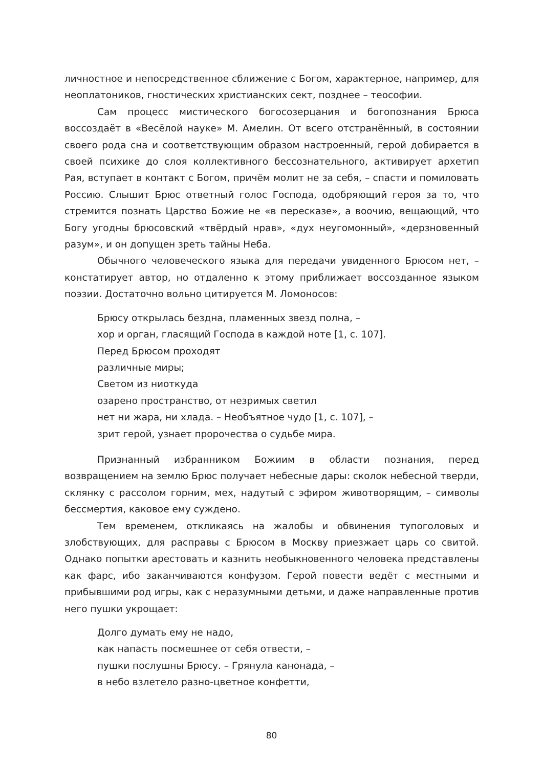личностное и непосредственное сближение с Богом, характерное, например, для неоплатоников, гностических христианских сект, позднее – теософии.
Сам процесс мистического богосозерцания и богопознания Брюса воссоздаёт в «Весёлой науке» М. Амелин. От всего отстранённый, в состоянии своего рода сна и соответствующим образом настроенный, герой добирается в своей психике до слоя коллективного бессознательного, активирует архетип Рая, вступает в контакт с Богом, причём молит не за себя, – спасти и помиловать Россию. Слышит Брюс ответный голос Господа, одобряющий героя за то, что стремится познать Царство Божие не «в пересказе», а воочию, вещающий, что Богу угодны брюсовский «твёрдый нрав», «дух неугомонный», «дерзновенный разум», и он допущен зреть тайны Неба.
Обычного человеческого языка для передачи увиденного Брюсом нет, – констатирует автор, но отдаленно к этому приближает воссозданное языком поэзии. Достаточно вольно цитируется М. Ломоносов:
Брюсу открылась бездна, пламенных звезд полна, –
хор и орган, гласящий Господа в каждой ноте [1, с. 107].
Перед Брюсом проходят
различные миры;
Светом из ниоткуда
озарено пространство, от незримых светил
нет ни жара, ни хлада. – Необъятное чудо [1, с. 107], –
зрит герой, узнает пророчества о судьбе мира.
Признанный избранником Божиим в области познания, перед возвращением на землю Брюс получает небесные дары: сколок небесной тверди, склянку с рассолом горним, мех, надутый с эфиром животворящим, – символы бессмертия, каковое ему суждено.
Тем временем, откликаясь на жалобы и обвинения тупоголовых и злобствующих, для расправы с Брюсом в Москву приезжает царь со свитой. Однако попытки арестовать и казнить необыкновенного человека представлены как фарс, ибо заканчиваются конфузом. Герой повести ведёт с местными и прибывшими род игры, как с неразумными детьми, и даже направленные против него пушки укрощает:
Долго думать ему не надо,
как напасть посмешнее от себя отвести, –
пушки послушны Брюсу. – Грянула канонада, –
в небо взлетело разно-цветное конфетти,
80